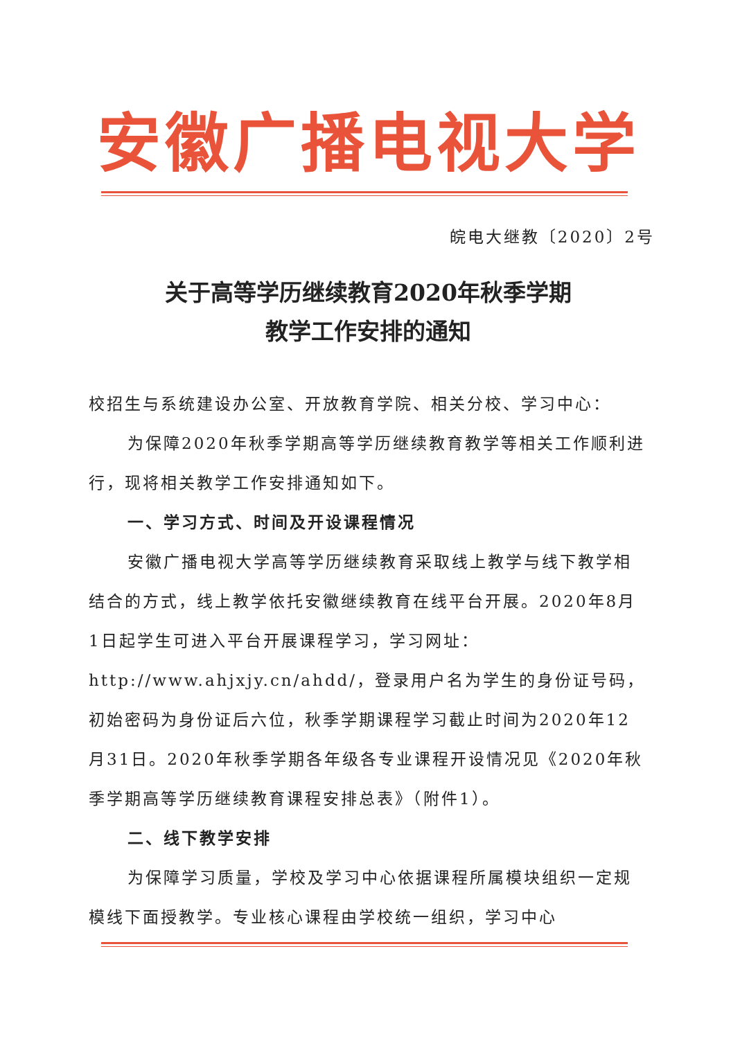安徽广播电视大学
皖电大继教〔2020〕2号
关于高等学历继续教育2020年秋季学期
教学工作安排的通知
校招生与系统建设办公室、开放教育学院、相关分校、学习中心：
为保障2020年秋季学期高等学历继续教育教学等相关工作顺利进行，现将相关教学工作安排通知如下。
一、学习方式、时间及开设课程情况
安徽广播电视大学高等学历继续教育采取线上教学与线下教学相结合的方式，线上教学依托安徽继续教育在线平台开展。2020年8月1日起学生可进入平台开展课程学习，学习网址：http://www.ahjxjy.cn/ahdd/，登录用户名为学生的身份证号码，初始密码为身份证后六位，秋季学期课程学习截止时间为2020年12月31日。2020年秋季学期各年级各专业课程开设情况见《2020年秋季学期高等学历继续教育课程安排总表》（附件1）。
二、线下教学安排
为保障学习质量，学校及学习中心依据课程所属模块组织一定规模线下面授教学。专业核心课程由学校统一组织，学习中心